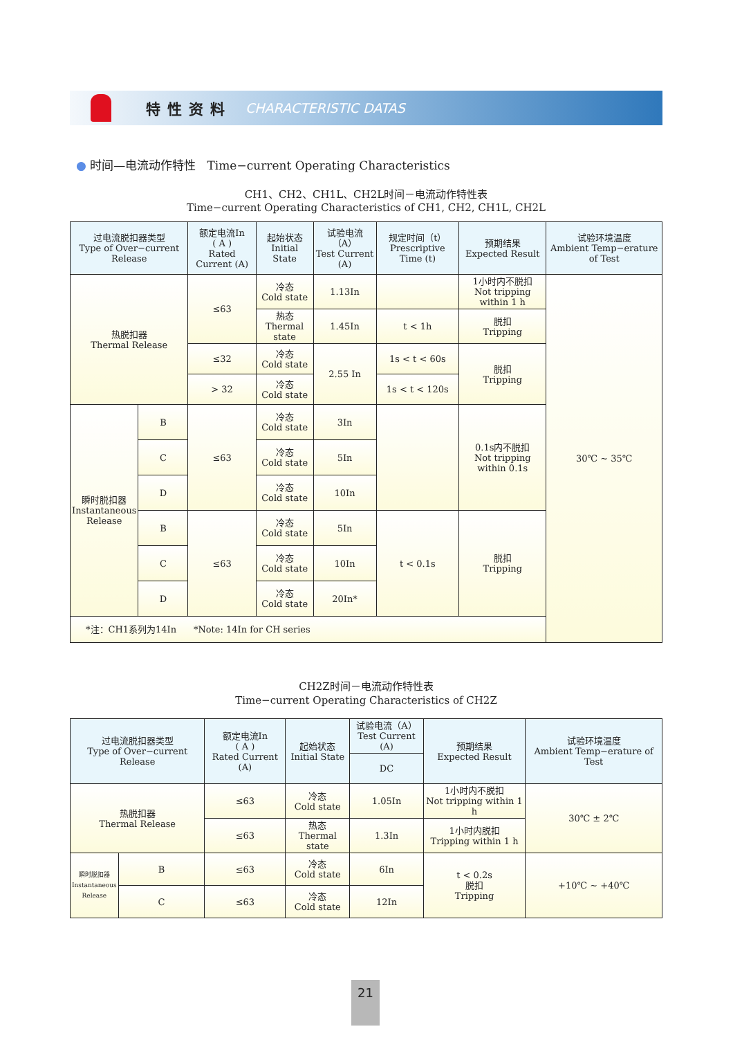特性资料 CHARACTERISTIC DATAS
● 时间—电流动作特性 Time−current Operating Characteristics
CH1、CH2、CH1L、CH2L时间－电流动作特性表
Time−current Operating Characteristics of CH1, CH2, CH1L, CH2L
| 过电流脱扣器类型 Type of Over−current Release | | 额定电流In ( A ) Rated Current (A) | 起始状态 Initial State | 试验电流（A） Test Current (A) | 规定时间（t） Prescriptive Time (t) | 预期结果 Expected Result | 试验环境温度 Ambient Temp−erature of Test |
| --- | --- | --- | --- | --- | --- | --- | --- |
| 热脱扣器 Thermal Release | | ≤63 | 冷态 Cold state | 1.13In | | 1小时内不脱扣 Not tripping within 1 h | 30℃ ~ 35℃ |
| | | | 热态 Thermal state | 1.45In | t < 1h | 脱扣 Tripping | |
| | | ≤32 | 冷态 Cold state | 2.55 In | 1s < t < 60s | 脱扣 Tripping | |
| | | > 32 | 冷态 Cold state | | 1s < t < 120s | | |
| 瞬时脱扣器 Instantaneous Release | B | ≤63 | 冷态 Cold state | 3In | | 0.1s内不脱扣 Not tripping within 0.1s | |
| | C | | 冷态 Cold state | 5In | | | |
| | D | | 冷态 Cold state | 10In | | | |
| | B | ≤63 | 冷态 Cold state | 5In | t < 0.1s | 脱扣 Tripping | |
| | C | | 冷态 Cold state | 10In | | | |
| | D | | 冷态 Cold state | 20In* | | | |
| *注：CH1系列为14In *Note: 14In for CH series | | | | | | | |
CH2Z时间－电流动作特性表
Time−current Operating Characteristics of CH2Z
| 过电流脱扣器类型 Type of Over−current Release | | 额定电流In ( A ) Rated Current (A) | 起始状态 Initial State | 试验电流（A） Test Current (A) | 预期结果 Expected Result | 试验环境温度 Ambient Temp−erature of Test |
| --- | --- | --- | --- | --- | --- | --- |
| | | | | DC | | |
| 热脱扣器 Thermal Release | | ≤63 | 冷态 Cold state | 1.05In | 1小时内不脱扣 Not tripping within 1 h | 30℃ ± 2℃ |
| | | ≤63 | 热态 Thermal state | 1.3In | 1小时内脱扣 Tripping within 1 h | |
| 瞬时脱扣器 Instantaneous Release | B | ≤63 | 冷态 Cold state | 6In | t < 0.2s 脱扣 Tripping | +10℃ ~ +40℃ |
| | C | ≤63 | 冷态 Cold state | 12In | | |
21